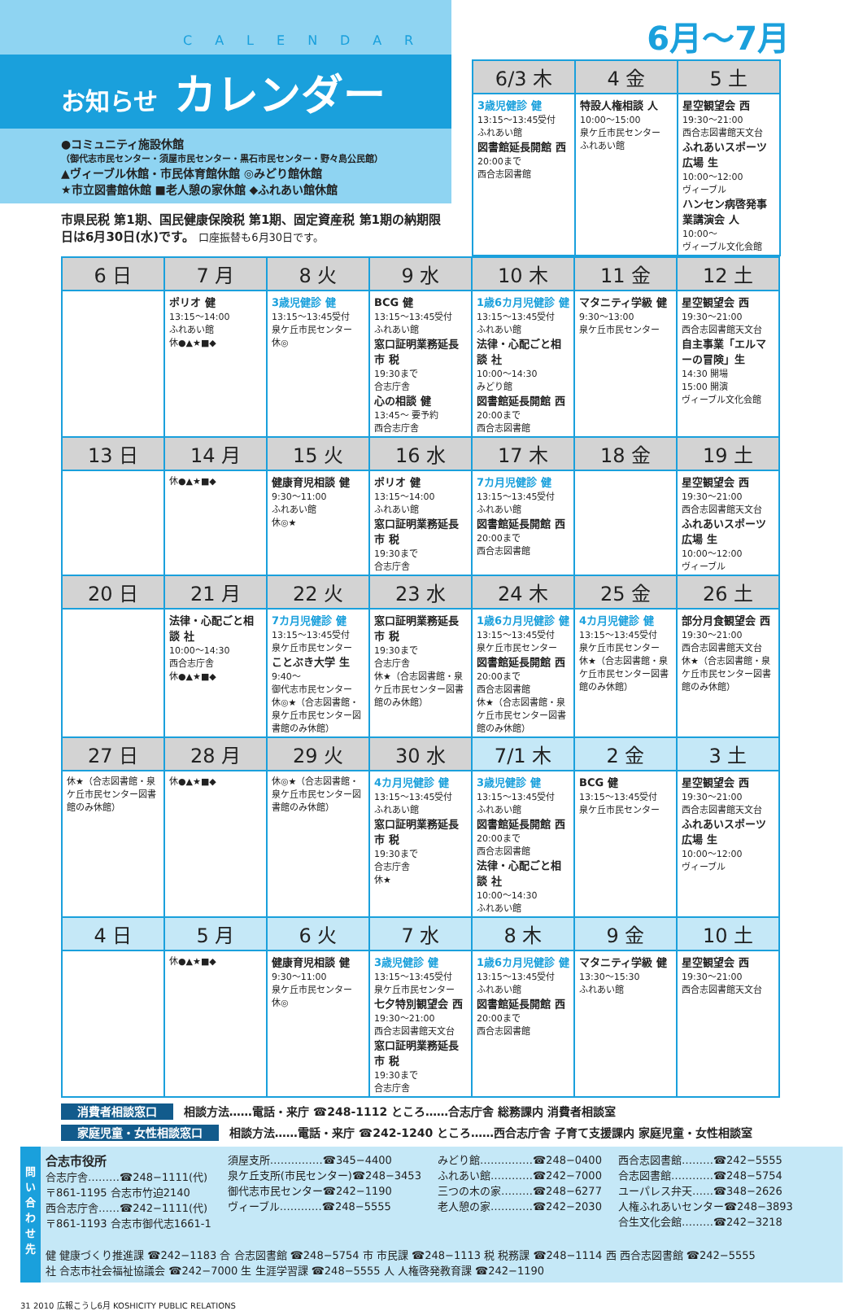CALENDAR
お知らせ カレンダー
●コミュニティ施設休館
（御代志市民センター・須屋市民センター・黒石市民センター・野々島公民館）
▲ヴィーブル休館・市民体育館休館 ◎みどり館休館
★市立図書館休館 ■老人憩の家休館 ◆ふれあい館休館
市県民税 第1期、国民健康保険税 第1期、固定資産税 第1期の納期限日は6月30日(水)です。 口座振替も6月30日です。
6月〜7月
| 6/3 木 | 4 金 | 5 土 |
| --- | --- | --- |
| 3歳児健診 健 13:15〜13:45受付 ふれあい館 図書館延長開館 西 20:00まで 西合志図書館 | 特設人権相談 人 10:00〜15:00 泉ケ丘市民センター ふれあい館 | 星空観望会 西 19:30〜21:00 西合志図書館天文台 ふれあいスポーツ広場 生 10:00〜12:00 ヴィーブル ハンセン病啓発事業講演会 人 10:00〜 ヴィーブル文化会館 |
| 6 日 | 7 月 | 8 火 | 9 水 | 10 木 | 11 金 | 12 土 |
| --- | --- | --- | --- | --- | --- | --- |
| | ポリオ 健 13:15〜14:00 ふれあい館 休●▲★■◆ | 3歳児健診 健 13:15〜13:45受付 泉ケ丘市民センター 休◎ | BCG 健 13:15〜13:45受付 ふれあい館 窓口証明業務延長 市 税 19:30まで 合志庁舎 心の相談 健 13:45〜 要予約 西合志庁舎 | 1歳6カ月児健診 健 13:15〜13:45受付 ふれあい館 法律・心配ごと相談 社 10:00〜14:30 みどり館 図書館延長開館 西 20:00まで 西合志図書館 | マタニティ学級 健 9:30〜13:00 泉ケ丘市民センター | 星空観望会 西 19:30〜21:00 西合志図書館天文台 自主事業「エルマーの冒険」生 14:30 開場 15:00 開演 ヴィーブル文化会館 |
| 13 日 | 14 月 | 15 火 | 16 水 | 17 木 | 18 金 | 19 土 |
| | 休●▲★■◆ | 健康育児相談 健 9:30〜11:00 ふれあい館 休◎★ | ポリオ 健 13:15〜14:00 ふれあい館 窓口証明業務延長 市 税 19:30まで 合志庁舎 | 7カ月児健診 健 13:15〜13:45受付 ふれあい館 図書館延長開館 西 20:00まで 西合志図書館 | | 星空観望会 西 19:30〜21:00 西合志図書館天文台 ふれあいスポーツ広場 生 10:00〜12:00 ヴィーブル |
| 20 日 | 21 月 | 22 火 | 23 水 | 24 木 | 25 金 | 26 土 |
| | 法律・心配ごと相談 社 10:00〜14:30 西合志庁舎 休●▲★■◆ | 7カ月児健診 健 13:15〜13:45受付 泉ケ丘市民センター ことぶき大学 生 9:40〜 御代志市民センター 休◎★（合志図書館・泉ケ丘市民センター図書館のみ休館） | 窓口証明業務延長 市 税 19:30まで 合志庁舎 休★（合志図書館・泉ケ丘市民センター図書館のみ休館） | 1歳6カ月児健診 健 13:15〜13:45受付 泉ケ丘市民センター 図書館延長開館 西 20:00まで 西合志図書館 休★（合志図書館・泉ケ丘市民センター図書館のみ休館） | 4カ月児健診 健 13:15〜13:45受付 泉ケ丘市民センター 休★（合志図書館・泉ケ丘市民センター図書館のみ休館） | 部分月食観望会 西 19:30〜21:00 西合志図書館天文台 休★（合志図書館・泉ケ丘市民センター図書館のみ休館） |
| 27 日 | 28 月 | 29 火 | 30 水 | 7/1 木 | 2 金 | 3 土 |
| 休★（合志図書館・泉ケ丘市民センター図書館のみ休館） | 休●▲★■◆ | 休◎★（合志図書館・泉ケ丘市民センター図書館のみ休館） | 4カ月児健診 健 13:15〜13:45受付 ふれあい館 窓口証明業務延長 市 税 19:30まで 合志庁舎 休★ | 3歳児健診 健 13:15〜13:45受付 ふれあい館 図書館延長開館 西 20:00まで 西合志図書館 法律・心配ごと相談 社 10:00〜14:30 ふれあい館 | BCG 健 13:15〜13:45受付 泉ケ丘市民センター | 星空観望会 西 19:30〜21:00 西合志図書館天文台 ふれあいスポーツ広場 生 10:00〜12:00 ヴィーブル |
| 4 日 | 5 月 | 6 火 | 7 水 | 8 木 | 9 金 | 10 土 |
| | 休●▲★■◆ | 健康育児相談 健 9:30〜11:00 泉ケ丘市民センター 休◎ | 3歳児健診 健 13:15〜13:45受付 泉ケ丘市民センター 七夕特別観望会 西 19:30〜21:00 西合志図書館天文台 窓口証明業務延長 市 税 19:30まで 合志庁舎 | 1歳6カ月児健診 健 13:15〜13:45受付 ふれあい館 図書館延長開館 西 20:00まで 西合志図書館 | マタニティ学級 健 13:30〜15:30 ふれあい館 | 星空観望会 西 19:30〜21:00 西合志図書館天文台 |
消費者相談窓口 相談方法……電話・来庁 ☎248-1112 ところ……合志庁舎 総務課内 消費者相談室
家庭児童・女性相談窓口 相談方法……電話・来庁 ☎242-1240 ところ……西合志庁舎 子育て支援課内 家庭児童・女性相談室
問い合わせ先
合志市役所
合志庁舎………☎248−1111(代)
〒861-1195 合志市竹迫2140
西合志庁舎……☎242−1111(代)
〒861-1193 合志市御代志1661-1
須屋支所……………☎345−4400
泉ケ丘支所(市民センター)☎248−3453
御代志市民センター☎242−1190
ヴィーブル…………☎248−5555
みどり館……………☎248−0400
ふれあい館…………☎242−7000
三つの木の家………☎248−6277
老人憩の家…………☎242−2030
西合志図書館………☎242−5555
合志図書館…………☎248−5754
ユーパレス弁天……☎348−2626
人権ふれあいセンター☎248−3893
合生文化会館………☎242−3218
健 健康づくり推進課 ☎242−1183 合 合志図書館 ☎248−5754 市 市民課 ☎248−1113 税 税務課 ☎248−1114 西 西合志図書館 ☎242−5555
社 合志市社会福祉協議会 ☎242−7000 生 生涯学習課 ☎248−5555 人 人権啓発教育課 ☎242−1190
31 2010 広報こうし6月 KOSHICITY PUBLIC RELATIONS